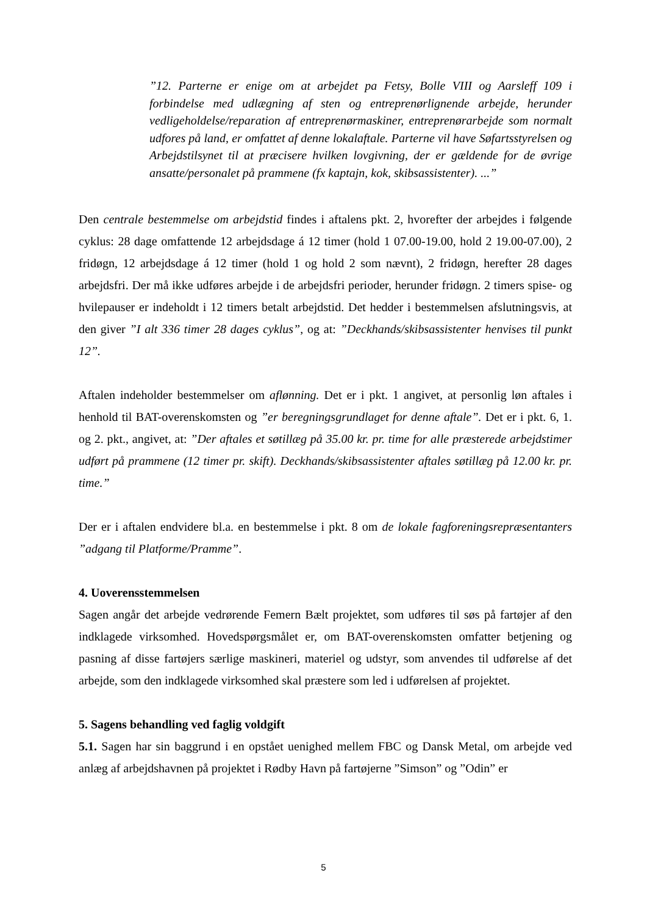”12. Parterne er enige om at arbejdet pa Fetsy, Bolle VIII og Aarsleff 109 i forbindelse med udlægning af sten og entreprenørlignende arbejde, herunder vedligeholdelse/reparation af entreprenørmaskiner, entreprenørarbejde som normalt udfores på land, er omfattet af denne lokalaftale. Parterne vil have Søfartsstyrelsen og Arbejdstilsynet til at præcisere hvilken lovgivning, der er gældende for de øvrige ansatte/personalet på prammene (fx kaptajn, kok, skibsassistenter). ...”
Den centrale bestemmelse om arbejdstid findes i aftalens pkt. 2, hvorefter der arbejdes i følgende cyklus: 28 dage omfattende 12 arbejdsdage á 12 timer (hold 1 07.00-19.00, hold 2 19.00-07.00), 2 fridøgn, 12 arbejdsdage á 12 timer (hold 1 og hold 2 som nævnt), 2 fridøgn, herefter 28 dages arbejdsfri. Der må ikke udføres arbejde i de arbejdsfri perioder, herunder fridøgn. 2 timers spise- og hvilepauser er indeholdt i 12 timers betalt arbejdstid. Det hedder i bestemmelsen afslutningsvis, at den giver ”I alt 336 timer 28 dages cyklus”, og at: ”Deckhands/skibsassistenter henvises til punkt 12”.
Aftalen indeholder bestemmelser om aflønning. Det er i pkt. 1 angivet, at personlig løn aftales i henhold til BAT-overenskomsten og ”er beregningsgrundlaget for denne aftale”. Det er i pkt. 6, 1. og 2. pkt., angivet, at: ”Der aftales et søtillæg på 35.00 kr. pr. time for alle præsterede arbejdstimer udført på prammene (12 timer pr. skift). Deckhands/skibsassistenter aftales søtillæg på 12.00 kr. pr. time.”
Der er i aftalen endvidere bl.a. en bestemmelse i pkt. 8 om de lokale fagforeningsrepræsentanters ”adgang til Platforme/Pramme”.
4. Uoverensstemmelsen
Sagen angår det arbejde vedrørende Femern Bælt projektet, som udføres til søs på fartøjer af den indklagede virksomhed. Hovedspørgsmålet er, om BAT-overenskomsten omfatter betjening og pasning af disse fartøjers særlige maskineri, materiel og udstyr, som anvendes til udførelse af det arbejde, som den indklagede virksomhed skal præstere som led i udførelsen af projektet.
5. Sagens behandling ved faglig voldgift
5.1. Sagen har sin baggrund i en opstået uenighed mellem FBC og Dansk Metal, om arbejde ved anlæg af arbejdshavnen på projektet i Rødby Havn på fartøjerne ”Simson” og ”Odin” er
5